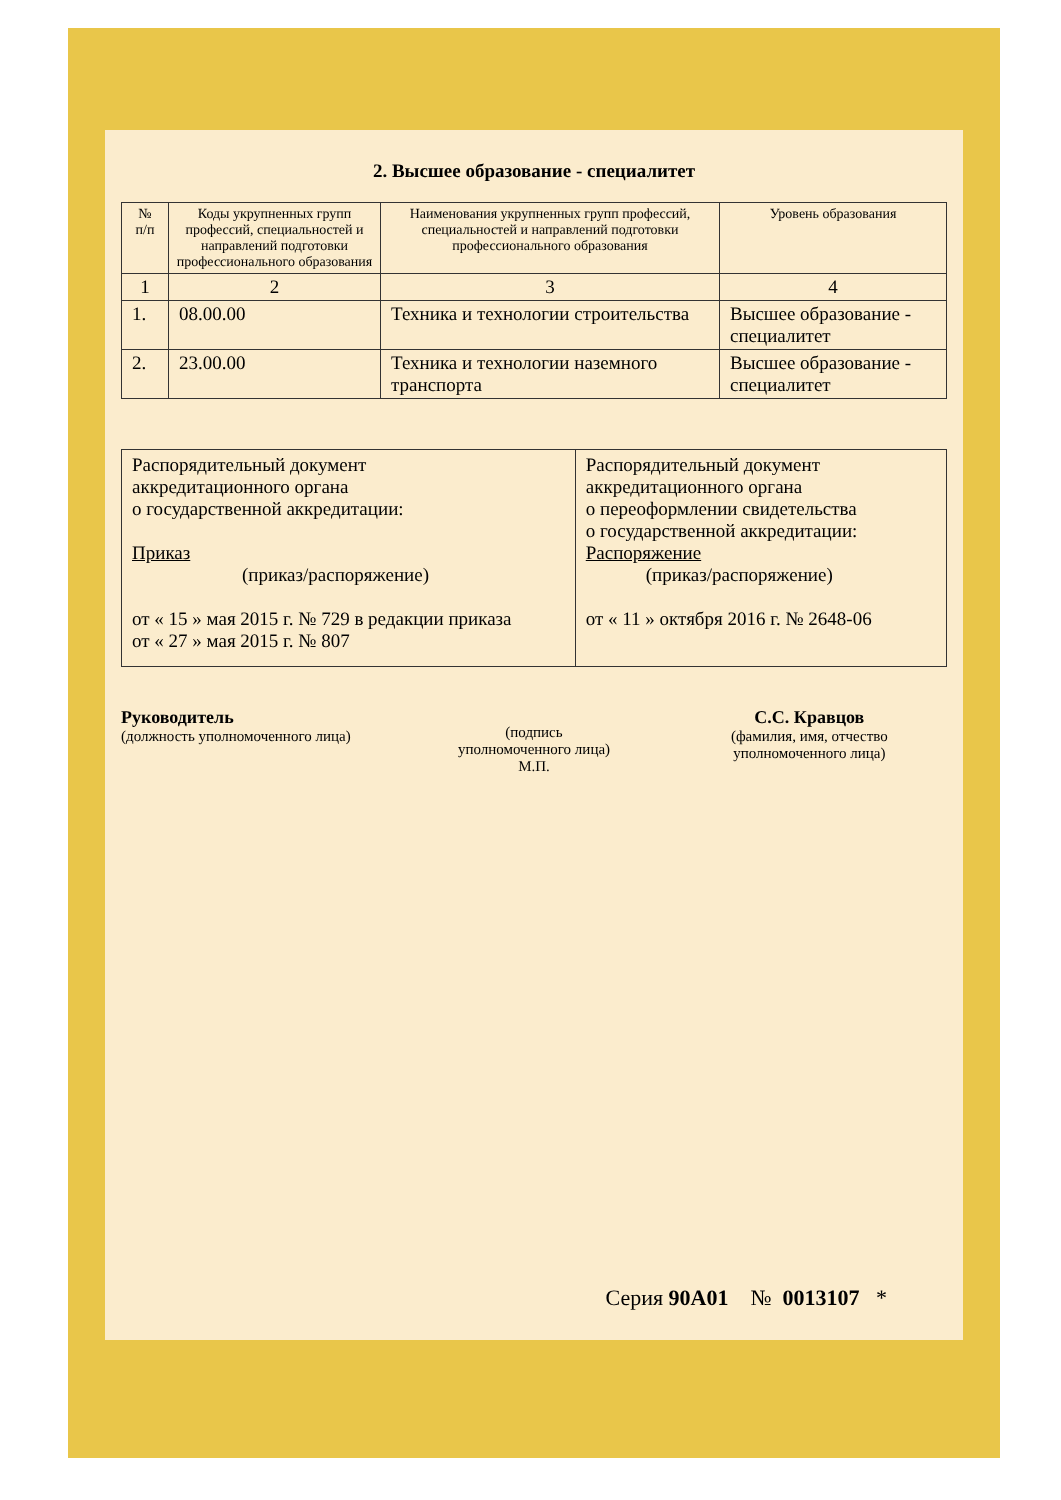2. Высшее образование - специалитет
| № п/п | Коды укрупненных групп профессий, специальностей и направлений подготовки профессионального образования | Наименования укрупненных групп профессий, специальностей и направлений подготовки профессионального образования | Уровень образования |
| --- | --- | --- | --- |
| 1 | 2 | 3 | 4 |
| 1. | 08.00.00 | Техника и технологии строительства | Высшее образование - специалитет |
| 2. | 23.00.00 | Техника и технологии наземного транспорта | Высшее образование - специалитет |
| Распорядительный документ аккредитационного органа о государственной аккредитации: Приказ (приказ/распоряжение) от « 15 » мая 2015 г. № 729 в редакции приказа от « 27 » мая 2015 г. № 807 | Распорядительный документ аккредитационного органа о переоформлении свидетельства о государственной аккредитации: Распоряжение (приказ/распоряжение) от « 11 » октября 2016 г. № 2648-06 |
Руководитель
(должность уполномоченного лица)
(подпись
уполномоченного лица)
М.П.
С.С. Кравцов
(фамилия, имя, отчество
уполномоченного лица)
Серия 90А01 № 0013107 *